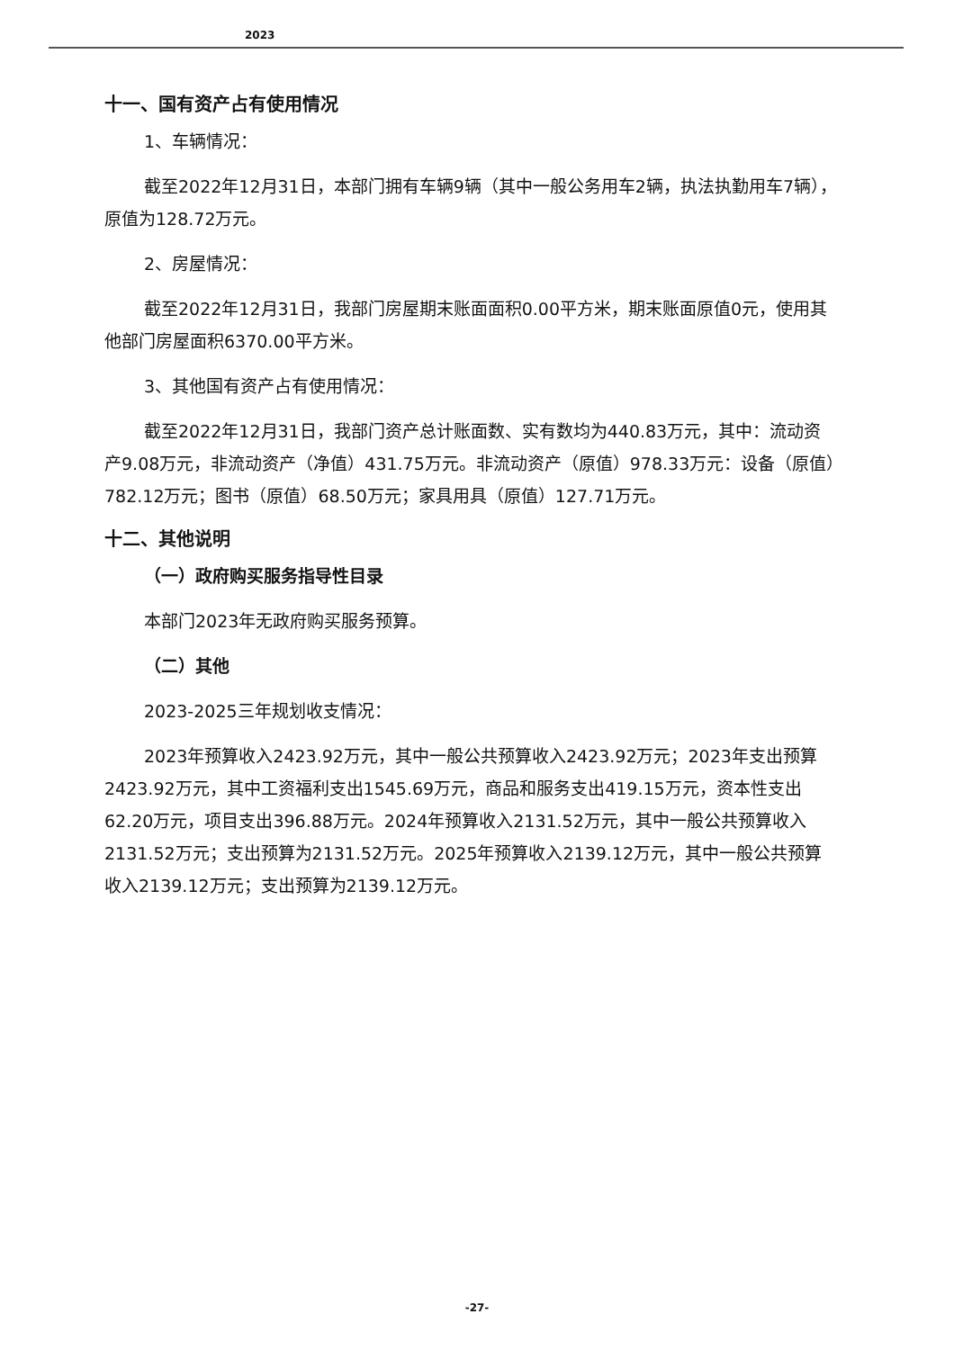2023
十一、国有资产占有使用情况
1、车辆情况：
截至2022年12月31日，本部门拥有车辆9辆（其中一般公务用车2辆，执法执勤用车7辆），原值为128.72万元。
2、房屋情况：
截至2022年12月31日，我部门房屋期末账面面积0.00平方米，期末账面原值0元，使用其他部门房屋面积6370.00平方米。
3、其他国有资产占有使用情况：
截至2022年12月31日，我部门资产总计账面数、实有数均为440.83万元，其中：流动资产9.08万元，非流动资产（净值）431.75万元。非流动资产（原值）978.33万元：设备（原值）782.12万元；图书（原值）68.50万元；家具用具（原值）127.71万元。
十二、其他说明
（一）政府购买服务指导性目录
本部门2023年无政府购买服务预算。
（二）其他
2023-2025三年规划收支情况：
2023年预算收入2423.92万元，其中一般公共预算收入2423.92万元；2023年支出预算2423.92万元，其中工资福利支出1545.69万元，商品和服务支出419.15万元，资本性支出62.20万元，项目支出396.88万元。2024年预算收入2131.52万元，其中一般公共预算收入2131.52万元；支出预算为2131.52万元。2025年预算收入2139.12万元，其中一般公共预算收入2139.12万元；支出预算为2139.12万元。
-27-